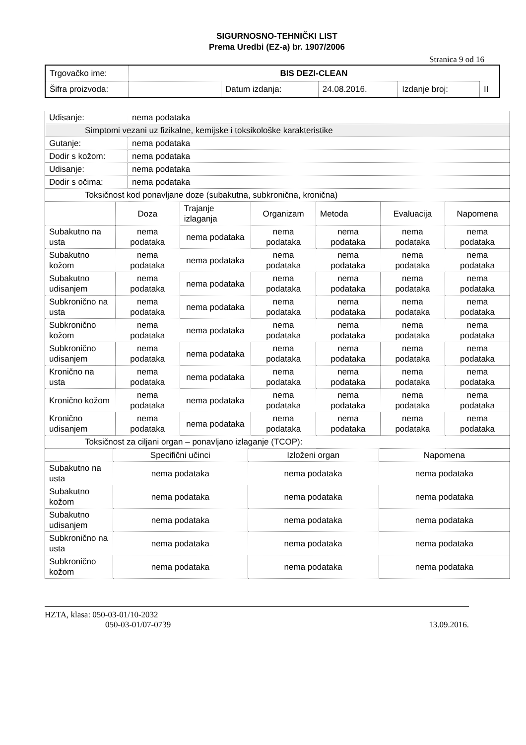SIGURNOSNO-TEHNIČKI LIST
Prema Uredbi (EZ-a) br. 1907/2006
Stranica 9 od 16
| Trgovačko ime: | BIS DEZI-CLEAN | | | | |
| Šifra proizvoda: | | Datum izdanja: | 24.08.2016. | Izdanje broj: | II |
| Udisanje: | nema podataka |
| Simptomi vezani uz fizikalne, kemijske i toksikološke karakteristike | |
| Gutanje: | nema podataka |
| Dodir s kožom: | nema podataka |
| Udisanje: | nema podataka |
| Dodir s očima: | nema podataka |
| Toksičnost kod ponavljane doze (subakutna, subkronična, kronična) | |
| | Doza | Trajanje izlaganja | Organizam | Metoda | Evaluacija | Napomena |
| --- | --- | --- | --- | --- | --- | --- |
| Subakutno na usta | nema podataka | nema podataka | nema podataka | nema podataka | nema podataka | nema podataka |
| Subakutno kožom | nema podataka | nema podataka | nema podataka | nema podataka | nema podataka | nema podataka |
| Subakutno udisanjem | nema podataka | nema podataka | nema podataka | nema podataka | nema podataka | nema podataka |
| Subkronično na usta | nema podataka | nema podataka | nema podataka | nema podataka | nema podataka | nema podataka |
| Subkronično kožom | nema podataka | nema podataka | nema podataka | nema podataka | nema podataka | nema podataka |
| Subkronično udisanjem | nema podataka | nema podataka | nema podataka | nema podataka | nema podataka | nema podataka |
| Kronično na usta | nema podataka | nema podataka | nema podataka | nema podataka | nema podataka | nema podataka |
| Kronično kožom | nema podataka | nema podataka | nema podataka | nema podataka | nema podataka | nema podataka |
| Kronično udisanjem | nema podataka | nema podataka | nema podataka | nema podataka | nema podataka | nema podataka |
| Toksičnost za ciljani organ – ponavljano izlaganje (TCOP): | | | | | | |
| | Specifični učinci | Izloženi organ | Napomena |
| --- | --- | --- | --- |
| Subakutno na usta | nema podataka | nema podataka | nema podataka |
| Subakutno kožom | nema podataka | nema podataka | nema podataka |
| Subakutno udisanjem | nema podataka | nema podataka | nema podataka |
| Subkronično na usta | nema podataka | nema podataka | nema podataka |
| Subkronično kožom | nema podataka | nema podataka | nema podataka |
HZTA, klasa: 050-03-01/10-2032
050-03-01/07-0739 13.09.2016.